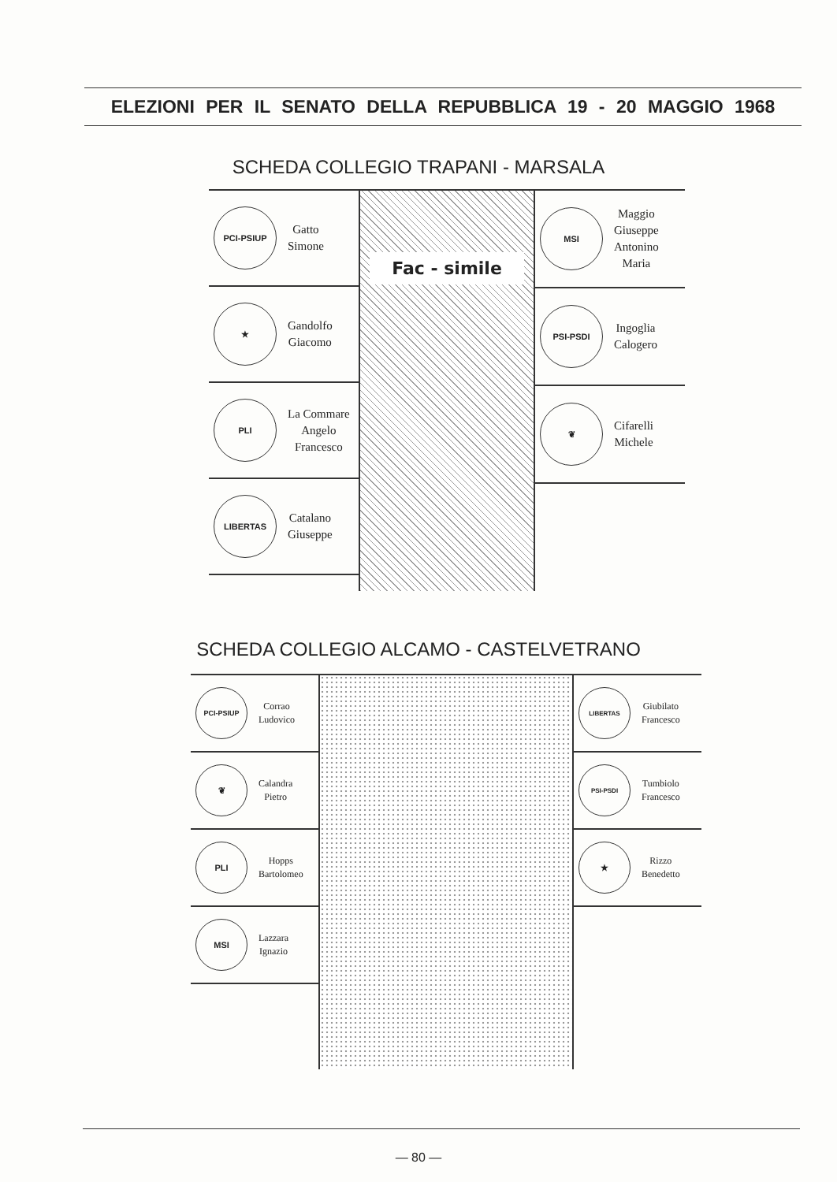ELEZIONI PER IL SENATO DELLA REPUBBLICA 19 - 20 MAGGIO 1968
SCHEDA COLLEGIO TRAPANI - MARSALA
PCI-PSIUP
Gatto
Simone
★
Gandolfo
Giacomo
PLI
La Commare
Angelo
Francesco
LIBERTAS
Catalano
Giuseppe
Fac - simile
MSI
Maggio
Giuseppe
Antonino
Maria
PSI-PSDI
Ingoglia
Calogero
❦
Cifarelli
Michele
SCHEDA COLLEGIO ALCAMO - CASTELVETRANO
PCI-PSIUP
Corrao
Ludovico
❦
Calandra
Pietro
PLI
Hopps
Bartolomeo
MSI
Lazzara
Ignazio
LIBERTAS
Giubilato
Francesco
PSI-PSDI
Tumbiolo
Francesco
★
Rizzo
Benedetto
— 80 —